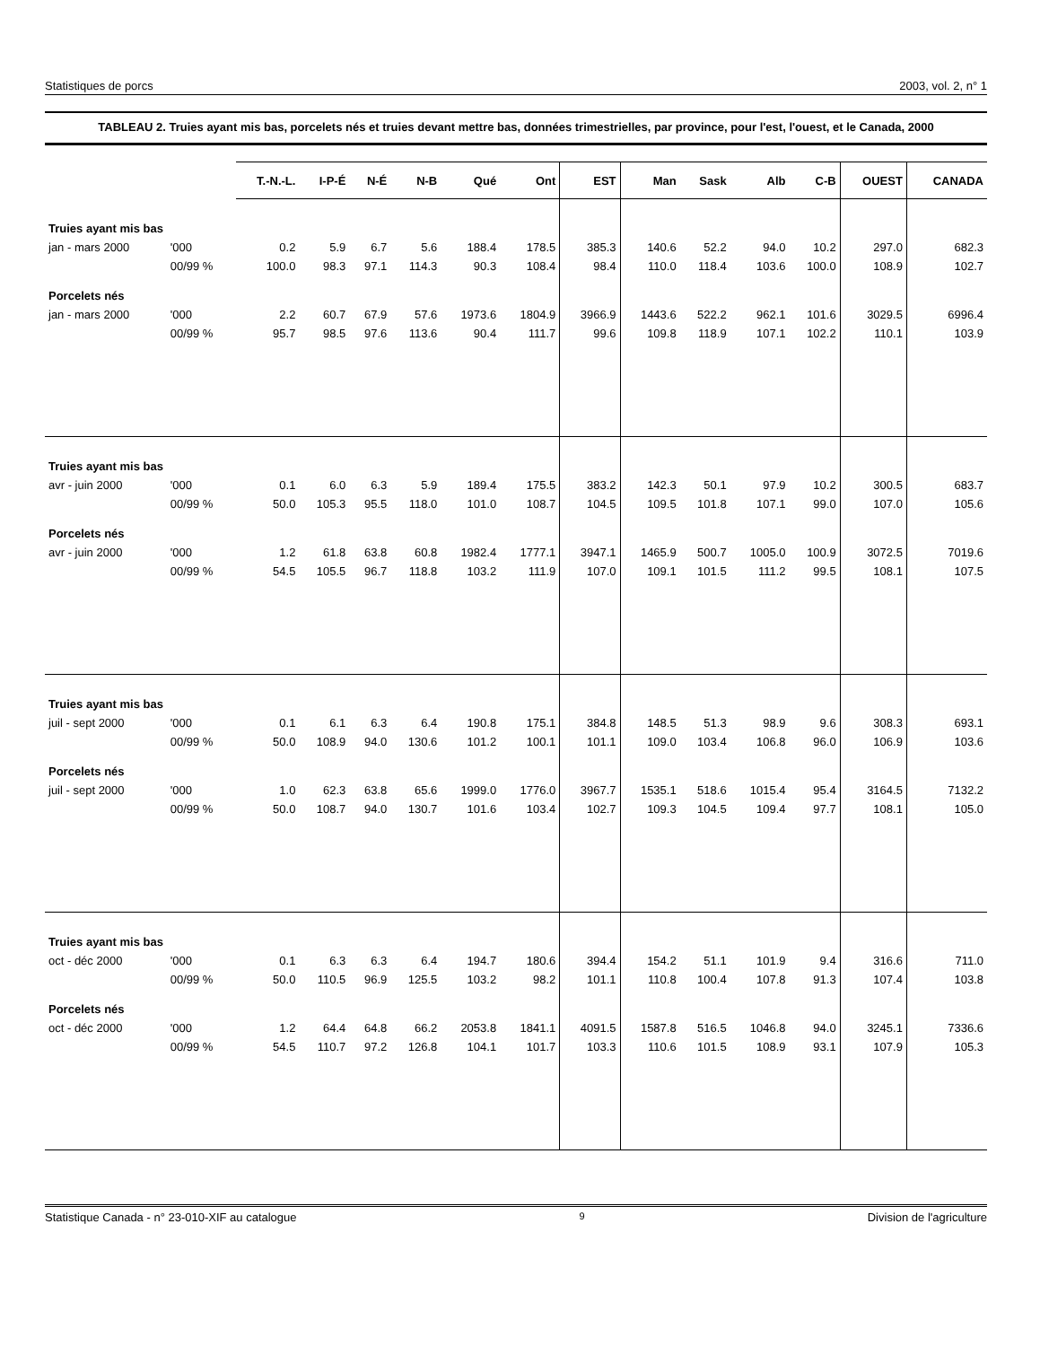Statistiques de porcs 2003, vol. 2, n° 1
TABLEAU 2. Truies ayant mis bas, porcelets nés et truies devant mettre bas, données trimestrielles, par province, pour l'est, l'ouest, et le Canada, 2000
| | | T.-N.-L. | I-P-É | N-É | N-B | Qué | Ont | EST | Man | Sask | Alb | C-B | OUEST | CANADA |
| Truies ayant mis bas | | | | | | | | | | | | | | |
| jan - mars 2000 | '000 | 0.2 | 5.9 | 6.7 | 5.6 | 188.4 | 178.5 | 385.3 | 140.6 | 52.2 | 94.0 | 10.2 | 297.0 | 682.3 |
| | 00/99 % | 100.0 | 98.3 | 97.1 | 114.3 | 90.3 | 108.4 | 98.4 | 110.0 | 118.4 | 103.6 | 100.0 | 108.9 | 102.7 |
| Porcelets nés | | | | | | | | | | | | | | |
| jan - mars 2000 | '000 | 2.2 | 60.7 | 67.9 | 57.6 | 1973.6 | 1804.9 | 3966.9 | 1443.6 | 522.2 | 962.1 | 101.6 | 3029.5 | 6996.4 |
| | 00/99 % | 95.7 | 98.5 | 97.6 | 113.6 | 90.4 | 111.7 | 99.6 | 109.8 | 118.9 | 107.1 | 102.2 | 110.1 | 103.9 |
| Truies ayant mis bas | | | | | | | | | | | | | | |
| avr - juin 2000 | '000 | 0.1 | 6.0 | 6.3 | 5.9 | 189.4 | 175.5 | 383.2 | 142.3 | 50.1 | 97.9 | 10.2 | 300.5 | 683.7 |
| | 00/99 % | 50.0 | 105.3 | 95.5 | 118.0 | 101.0 | 108.7 | 104.5 | 109.5 | 101.8 | 107.1 | 99.0 | 107.0 | 105.6 |
| Porcelets nés | | | | | | | | | | | | | | |
| avr - juin 2000 | '000 | 1.2 | 61.8 | 63.8 | 60.8 | 1982.4 | 1777.1 | 3947.1 | 1465.9 | 500.7 | 1005.0 | 100.9 | 3072.5 | 7019.6 |
| | 00/99 % | 54.5 | 105.5 | 96.7 | 118.8 | 103.2 | 111.9 | 107.0 | 109.1 | 101.5 | 111.2 | 99.5 | 108.1 | 107.5 |
| Truies ayant mis bas | | | | | | | | | | | | | | |
| juil - sept 2000 | '000 | 0.1 | 6.1 | 6.3 | 6.4 | 190.8 | 175.1 | 384.8 | 148.5 | 51.3 | 98.9 | 9.6 | 308.3 | 693.1 |
| | 00/99 % | 50.0 | 108.9 | 94.0 | 130.6 | 101.2 | 100.1 | 101.1 | 109.0 | 103.4 | 106.8 | 96.0 | 106.9 | 103.6 |
| Porcelets nés | | | | | | | | | | | | | | |
| juil - sept 2000 | '000 | 1.0 | 62.3 | 63.8 | 65.6 | 1999.0 | 1776.0 | 3967.7 | 1535.1 | 518.6 | 1015.4 | 95.4 | 3164.5 | 7132.2 |
| | 00/99 % | 50.0 | 108.7 | 94.0 | 130.7 | 101.6 | 103.4 | 102.7 | 109.3 | 104.5 | 109.4 | 97.7 | 108.1 | 105.0 |
| Truies ayant mis bas | | | | | | | | | | | | | | |
| oct - déc 2000 | '000 | 0.1 | 6.3 | 6.3 | 6.4 | 194.7 | 180.6 | 394.4 | 154.2 | 51.1 | 101.9 | 9.4 | 316.6 | 711.0 |
| | 00/99 % | 50.0 | 110.5 | 96.9 | 125.5 | 103.2 | 98.2 | 101.1 | 110.8 | 100.4 | 107.8 | 91.3 | 107.4 | 103.8 |
| Porcelets nés | | | | | | | | | | | | | | |
| oct - déc 2000 | '000 | 1.2 | 64.4 | 64.8 | 66.2 | 2053.8 | 1841.1 | 4091.5 | 1587.8 | 516.5 | 1046.8 | 94.0 | 3245.1 | 7336.6 |
| | 00/99 % | 54.5 | 110.7 | 97.2 | 126.8 | 104.1 | 101.7 | 103.3 | 110.6 | 101.5 | 108.9 | 93.1 | 107.9 | 105.3 |
Statistique Canada - n° 23-010-XIF au catalogue 9 Division de l'agriculture